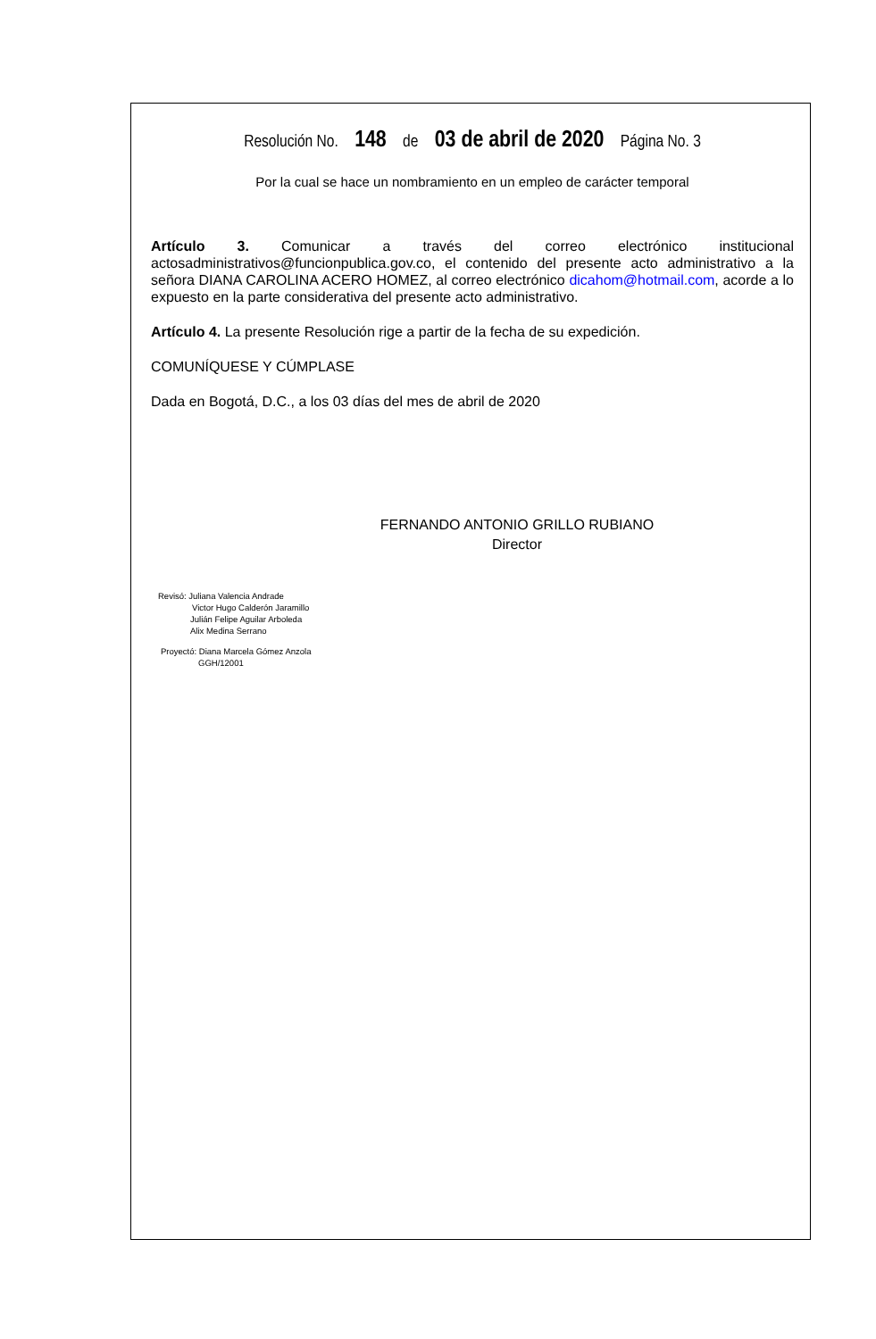Resolución No. 148 de 03 de abril de 2020 Página No. 3
Por la cual se hace un nombramiento en un empleo de carácter temporal
Artículo 3. Comunicar a través del correo electrónico institucional actosadministrativos@funcionpublica.gov.co, el contenido del presente acto administrativo a la señora DIANA CAROLINA ACERO HOMEZ, al correo electrónico dicahom@hotmail.com, acorde a lo expuesto en la parte considerativa del presente acto administrativo.
Artículo 4. La presente Resolución rige a partir de la fecha de su expedición.
COMUNÍQUESE Y CÚMPLASE
Dada en Bogotá, D.C., a los 03 días del mes de abril de 2020
FERNANDO ANTONIO GRILLO RUBIANO
Director
Revisó: Juliana Valencia Andrade
Victor Hugo Calderón Jaramillo
Julián Felipe Aguilar Arboleda
Alix Medina Serrano
Proyectó: Diana Marcela Gómez Anzola
GGH/12001